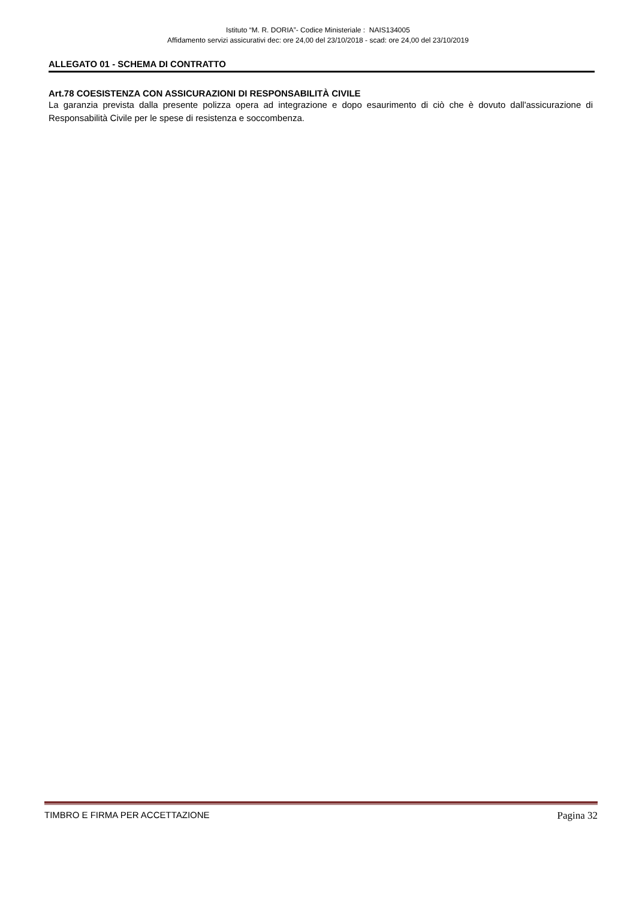Istituto “M. R. DORIA”- Codice Ministeriale : NAIS134005
Affidamento servizi assicurativi dec: ore 24,00 del 23/10/2018 - scad: ore 24,00 del 23/10/2019
ALLEGATO 01 - SCHEMA DI CONTRATTO
Art.78 COESISTENZA CON ASSICURAZIONI DI RESPONSABILITÀ CIVILE
La garanzia prevista dalla presente polizza opera ad integrazione e dopo esaurimento di ciò che è dovuto dall'assicurazione di Responsabilità Civile per le spese di resistenza e soccombenza.
TIMBRO E FIRMA PER ACCETTAZIONE Pagina 32